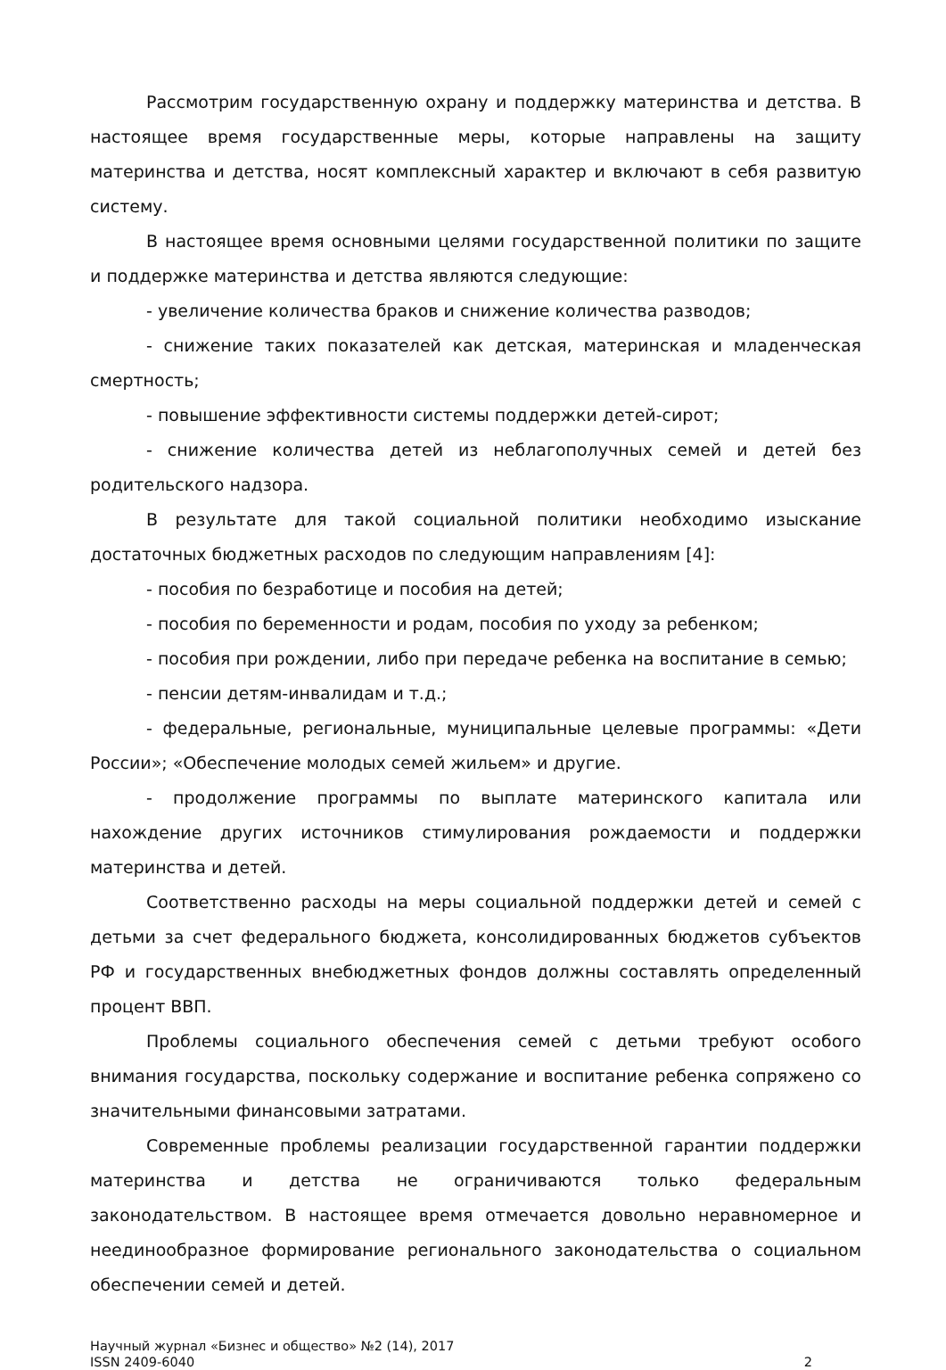Рассмотрим государственную охрану и поддержку материнства и детства. В настоящее время государственные меры, которые направлены на защиту материнства и детства, носят комплексный характер и включают в себя развитую систему.
В настоящее время основными целями государственной политики по защите и поддержке материнства и детства являются следующие:
- увеличение количества браков и снижение количества разводов;
- снижение таких показателей как детская, материнская и младенческая смертность;
- повышение эффективности системы поддержки детей-сирот;
- снижение количества детей из неблагополучных семей и детей без родительского надзора.
В результате для такой социальной политики необходимо изыскание достаточных бюджетных расходов по следующим направлениям [4]:
- пособия по безработице и пособия на детей;
- пособия по беременности и родам, пособия по уходу за ребенком;
- пособия при рождении, либо при передаче ребенка на воспитание в семью;
- пенсии детям-инвалидам и т.д.;
- федеральные, региональные, муниципальные целевые программы: «Дети России»; «Обеспечение молодых семей жильем» и другие.
- продолжение программы по выплате материнского капитала или нахождение других источников стимулирования рождаемости и поддержки материнства и детей.
Соответственно расходы на меры социальной поддержки детей и семей с детьми за счет федерального бюджета, консолидированных бюджетов субъектов РФ и государственных внебюджетных фондов должны составлять определенный процент ВВП.
Проблемы социального обеспечения семей с детьми требуют особого внимания государства, поскольку содержание и воспитание ребенка сопряжено со значительными финансовыми затратами.
Современные проблемы реализации государственной гарантии поддержки материнства и детства не ограничиваются только федеральным законодательством. В настоящее время отмечается довольно неравномерное и неединообразное формирование регионального законодательства о социальном обеспечении семей и детей.
Научный журнал «Бизнес и общество» №2 (14), 2017
ISSN 2409-6040 2